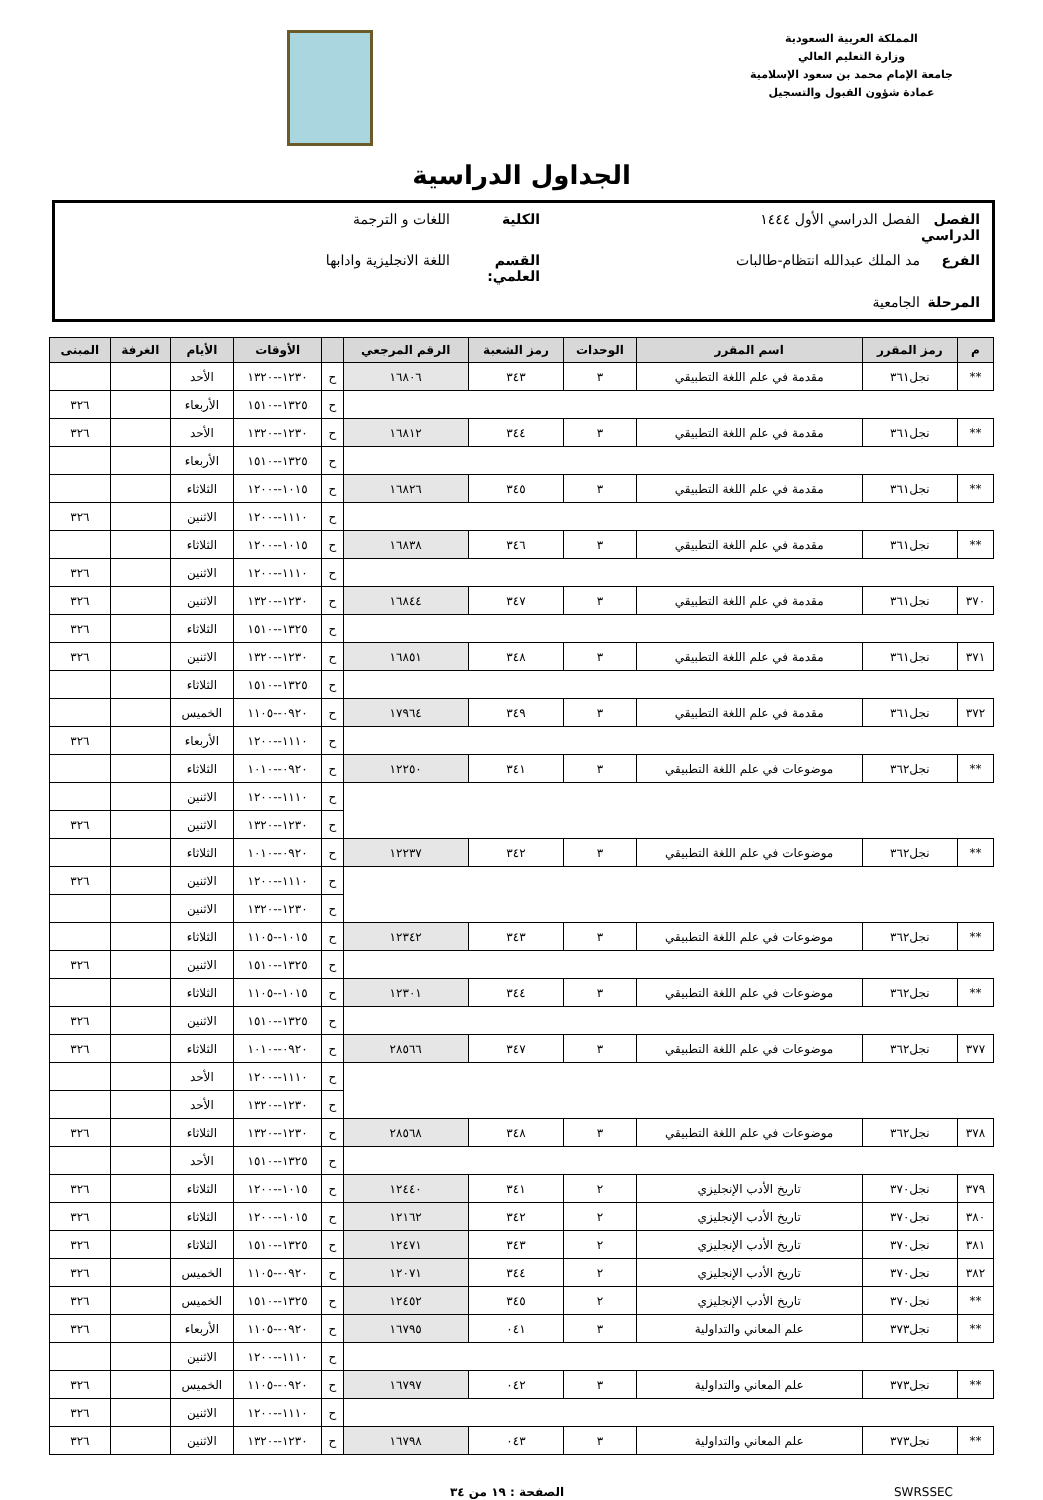المملكة العربية السعودية
وزارة التعليم العالي
جامعة الإمام محمد بن سعود الإسلامية
عمادة شؤون القبول والتسجيل
الجداول الدراسية
الفصل الدراسي الفصل الدراسي الأول ١٤٤٤ الكلية اللغات و الترجمة الفرع مد الملك عبدالله انتظام-طالبات القسم العلمي: اللغة الانجليزية وادابها المرحلة الجامعية
| م | رمز المقرر | اسم المقرر | الوحدات | رمز الشعبة | الرقم المرجعي | | الأوقات | الأيام | الغرفة | المبنى |
| --- | --- | --- | --- | --- | --- | --- | --- | --- | --- | --- |
| ** | نجل٣٦١ | مقدمة في علم اللغة التطبيقي | ٣ | ٣٤٣ | ١٦٨٠٦ | ح | ١٢٣٠--١٣٢٠ | الأحد | | |
| | | | | | | ح | ١٣٢٥--١٥١٠ | الأربعاء | | ٣٢٦ |
| ** | نجل٣٦١ | مقدمة في علم اللغة التطبيقي | ٣ | ٣٤٤ | ١٦٨١٢ | ح | ١٢٣٠--١٣٢٠ | الأحد | | ٣٢٦ |
| | | | | | | ح | ١٣٢٥--١٥١٠ | الأربعاء | | |
| ** | نجل٣٦١ | مقدمة في علم اللغة التطبيقي | ٣ | ٣٤٥ | ١٦٨٢٦ | ح | ١٠١٥--١٢٠٠ | الثلاثاء | | |
| | | | | | | ح | ١١١٠--١٢٠٠ | الاثنين | | ٣٢٦ |
| ** | نجل٣٦١ | مقدمة في علم اللغة التطبيقي | ٣ | ٣٤٦ | ١٦٨٣٨ | ح | ١٠١٥--١٢٠٠ | الثلاثاء | | |
| | | | | | | ح | ١١١٠--١٢٠٠ | الاثنين | | ٣٢٦ |
| ٣٧٠ | نجل٣٦١ | مقدمة في علم اللغة التطبيقي | ٣ | ٣٤٧ | ١٦٨٤٤ | ح | ١٢٣٠--١٣٢٠ | الاثنين | | ٣٢٦ |
| | | | | | | ح | ١٣٢٥--١٥١٠ | الثلاثاء | | ٣٢٦ |
| ٣٧١ | نجل٣٦١ | مقدمة في علم اللغة التطبيقي | ٣ | ٣٤٨ | ١٦٨٥١ | ح | ١٢٣٠--١٣٢٠ | الاثنين | | ٣٢٦ |
| | | | | | | ح | ١٣٢٥--١٥١٠ | الثلاثاء | | |
| ٣٧٢ | نجل٣٦١ | مقدمة في علم اللغة التطبيقي | ٣ | ٣٤٩ | ١٧٩٦٤ | ح | ٠٩٢٠--١١٠٥ | الخميس | | |
| | | | | | | ح | ١١١٠--١٢٠٠ | الأربعاء | | ٣٢٦ |
| ** | نجل٣٦٢ | موضوعات في علم اللغة التطبيقي | ٣ | ٣٤١ | ١٢٢٥٠ | ح | ٠٩٢٠--١٠١٠ | الثلاثاء | | |
| | | | | | | ح | ١١١٠--١٢٠٠ | الاثنين | | |
| | | | | | | ح | ١٢٣٠--١٣٢٠ | الاثنين | | ٣٢٦ |
| ** | نجل٣٦٢ | موضوعات في علم اللغة التطبيقي | ٣ | ٣٤٢ | ١٢٢٣٧ | ح | ٠٩٢٠--١٠١٠ | الثلاثاء | | |
| | | | | | | ح | ١١١٠--١٢٠٠ | الاثنين | | ٣٢٦ |
| | | | | | | ح | ١٢٣٠--١٣٢٠ | الاثنين | | |
| ** | نجل٣٦٢ | موضوعات في علم اللغة التطبيقي | ٣ | ٣٤٣ | ١٢٣٤٢ | ح | ١٠١٥--١١٠٥ | الثلاثاء | | |
| | | | | | | ح | ١٣٢٥--١٥١٠ | الاثنين | | ٣٢٦ |
| ** | نجل٣٦٢ | موضوعات في علم اللغة التطبيقي | ٣ | ٣٤٤ | ١٢٣٠١ | ح | ١٠١٥--١١٠٥ | الثلاثاء | | |
| | | | | | | ح | ١٣٢٥--١٥١٠ | الاثنين | | ٣٢٦ |
| ٣٧٧ | نجل٣٦٢ | موضوعات في علم اللغة التطبيقي | ٣ | ٣٤٧ | ٢٨٥٦٦ | ح | ٠٩٢٠--١٠١٠ | الثلاثاء | | ٣٢٦ |
| | | | | | | ح | ١١١٠--١٢٠٠ | الأحد | | |
| | | | | | | ح | ١٢٣٠--١٣٢٠ | الأحد | | |
| ٣٧٨ | نجل٣٦٢ | موضوعات في علم اللغة التطبيقي | ٣ | ٣٤٨ | ٢٨٥٦٨ | ح | ١٢٣٠--١٣٢٠ | الثلاثاء | | ٣٢٦ |
| | | | | | | ح | ١٣٢٥--١٥١٠ | الأحد | | |
| ٣٧٩ | نجل٣٧٠ | تاريخ الأدب الإنجليزي | ٢ | ٣٤١ | ١٢٤٤٠ | ح | ١٠١٥--١٢٠٠ | الثلاثاء | | ٣٢٦ |
| ٣٨٠ | نجل٣٧٠ | تاريخ الأدب الإنجليزي | ٢ | ٣٤٢ | ١٢١٦٢ | ح | ١٠١٥--١٢٠٠ | الثلاثاء | | ٣٢٦ |
| ٣٨١ | نجل٣٧٠ | تاريخ الأدب الإنجليزي | ٢ | ٣٤٣ | ١٢٤٧١ | ح | ١٣٢٥--١٥١٠ | الثلاثاء | | ٣٢٦ |
| ٣٨٢ | نجل٣٧٠ | تاريخ الأدب الإنجليزي | ٢ | ٣٤٤ | ١٢٠٧١ | ح | ٠٩٢٠--١١٠٥ | الخميس | | ٣٢٦ |
| ** | نجل٣٧٠ | تاريخ الأدب الإنجليزي | ٢ | ٣٤٥ | ١٢٤٥٢ | ح | ١٣٢٥--١٥١٠ | الخميس | | ٣٢٦ |
| ** | نجل٣٧٣ | علم المعاني والتداولية | ٣ | ٠٤١ | ١٦٧٩٥ | ح | ٠٩٢٠--١١٠٥ | الأربعاء | | ٣٢٦ |
| | | | | | | ح | ١١١٠--١٢٠٠ | الاثنين | | |
| ** | نجل٣٧٣ | علم المعاني والتداولية | ٣ | ٠٤٢ | ١٦٧٩٧ | ح | ٠٩٢٠--١١٠٥ | الخميس | | ٣٢٦ |
| | | | | | | ح | ١١١٠--١٢٠٠ | الاثنين | | ٣٢٦ |
| ** | نجل٣٧٣ | علم المعاني والتداولية | ٣ | ٠٤٣ | ١٦٧٩٨ | ح | ١٢٣٠--١٣٢٠ | الاثنين | | ٣٢٦ |
SWRSSEC الصفحة : ١٩ من ٣٤